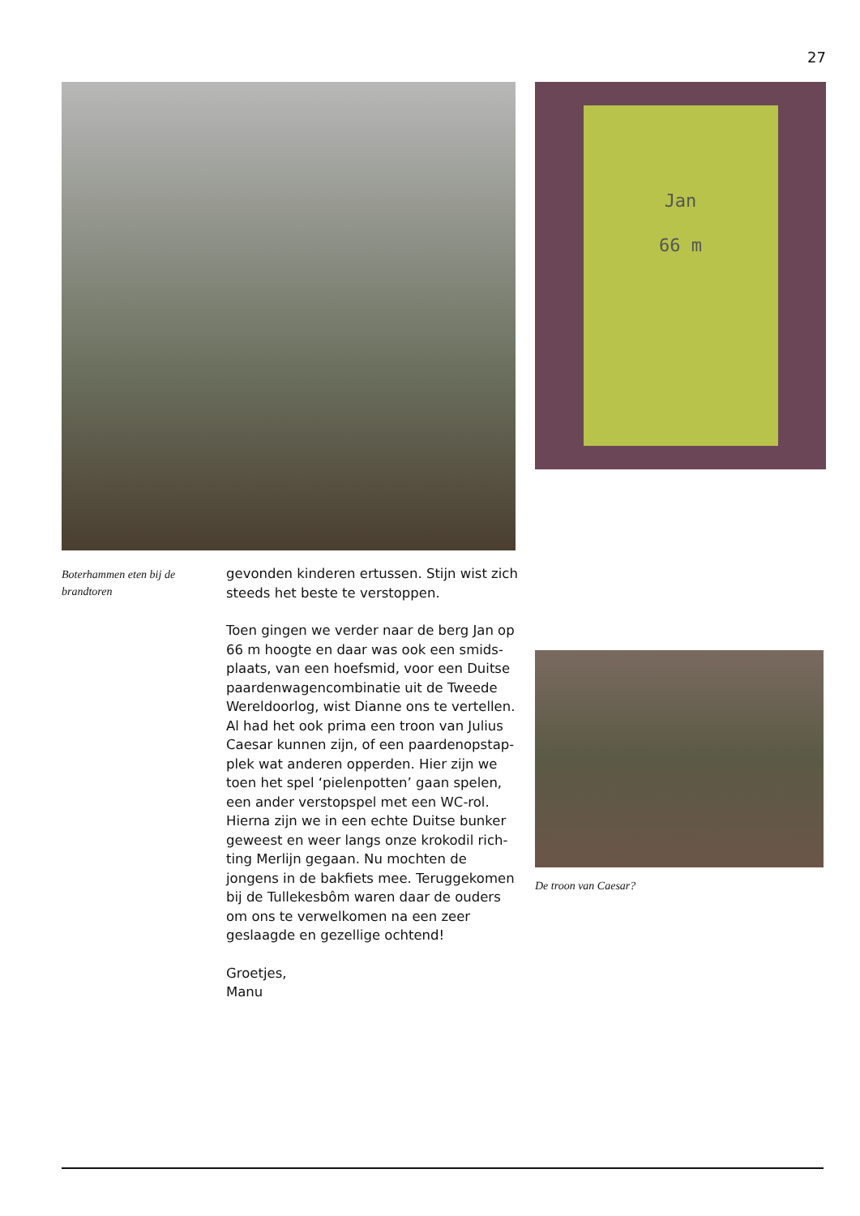27
Jan
66 m
Boterhammen eten bij de brandtoren
gevonden kinderen ertussen. Stijn wist zich steeds het beste te verstoppen.
Toen gingen we verder naar de berg Jan op 66 m hoogte en daar was ook een smids-plaats, van een hoefsmid, voor een Duitse paardenwagencombinatie uit de Tweede Wereldoorlog, wist Dianne ons te vertellen. Al had het ook prima een troon van Julius Caesar kunnen zijn, of een paardenopstap-plek wat anderen opperden. Hier zijn we toen het spel ‘pielenpotten’ gaan spelen, een ander verstopspel met een WC-rol.
Hierna zijn we in een echte Duitse bunker geweest en weer langs onze krokodil rich-ting Merlijn gegaan. Nu mochten de jongens in de bakfiets mee. Teruggekomen bij de Tullekesbôm waren daar de ouders om ons te verwelkomen na een zeer geslaagde en gezellige ochtend!
Groetjes,
Manu
De troon van Caesar?